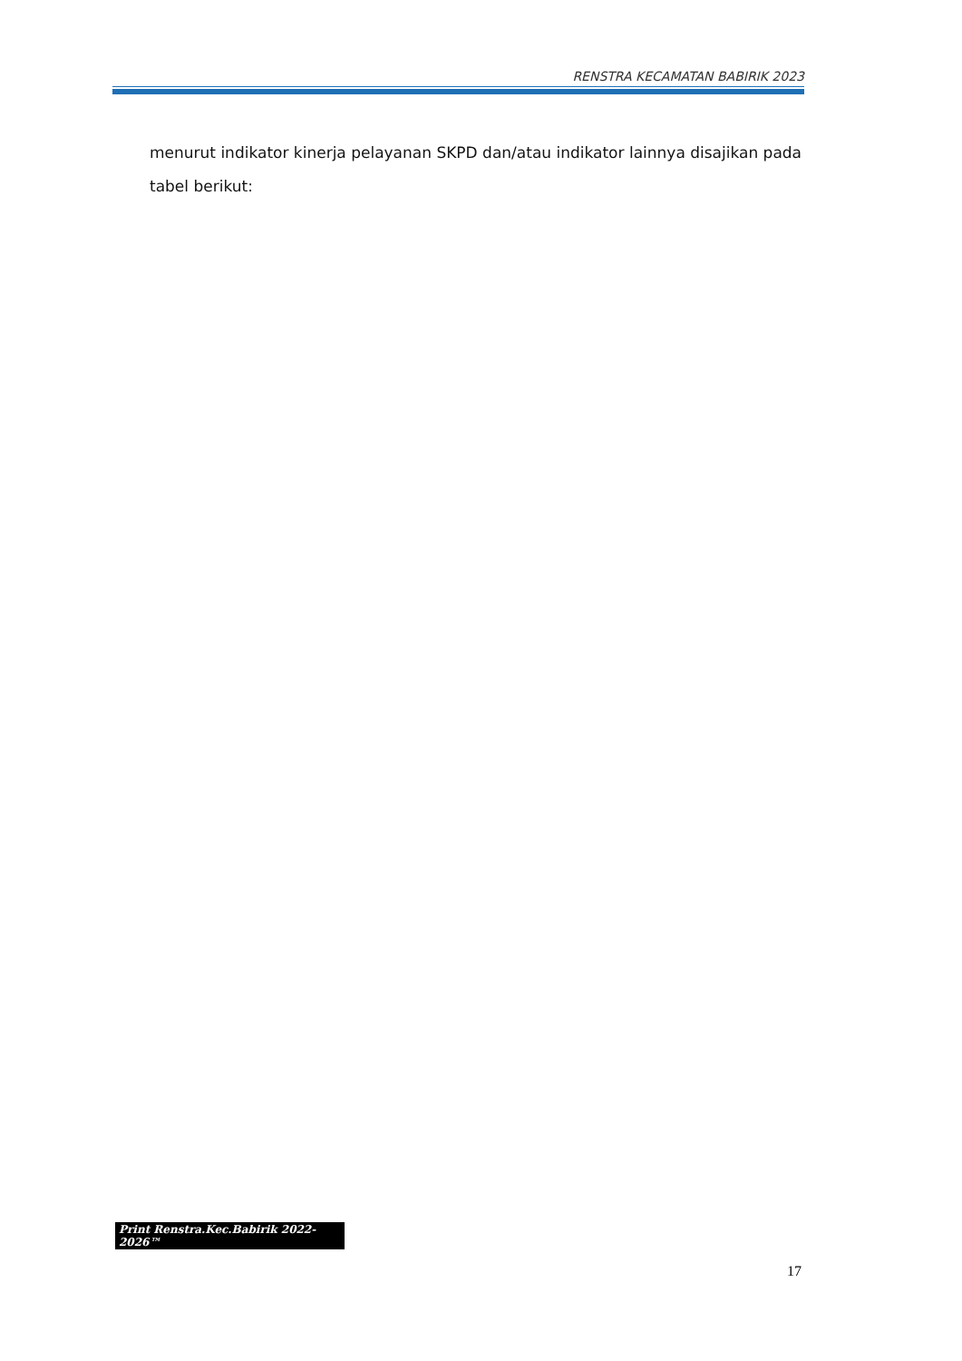RENSTRA KECAMATAN BABIRIK 2023
menurut indikator kinerja pelayanan SKPD dan/atau indikator lainnya disajikan pada tabel berikut:
Print Renstra.Kec.Babirik 2022-2026™
17